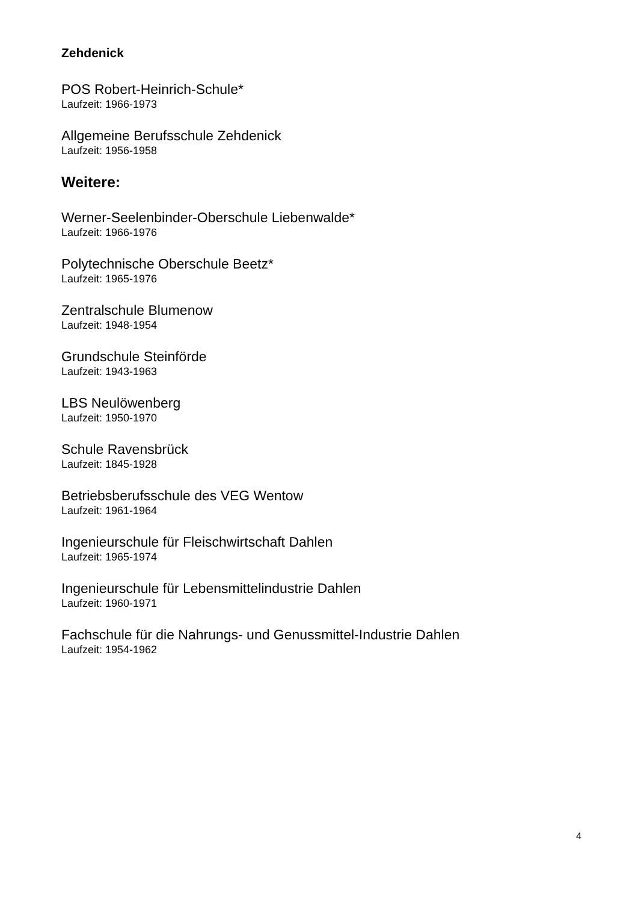Zehdenick
POS Robert-Heinrich-Schule*
Laufzeit: 1966-1973
Allgemeine Berufsschule Zehdenick
Laufzeit: 1956-1958
Weitere:
Werner-Seelenbinder-Oberschule Liebenwalde*
Laufzeit: 1966-1976
Polytechnische Oberschule Beetz*
Laufzeit: 1965-1976
Zentralschule Blumenow
Laufzeit: 1948-1954
Grundschule Steinförde
Laufzeit: 1943-1963
LBS Neulöwenberg
Laufzeit: 1950-1970
Schule Ravensbrück
Laufzeit: 1845-1928
Betriebsberufsschule des VEG Wentow
Laufzeit: 1961-1964
Ingenieurschule für Fleischwirtschaft Dahlen
Laufzeit: 1965-1974
Ingenieurschule für Lebensmittelindustrie Dahlen
Laufzeit: 1960-1971
Fachschule für die Nahrungs- und Genussmittel-Industrie Dahlen
Laufzeit: 1954-1962
4